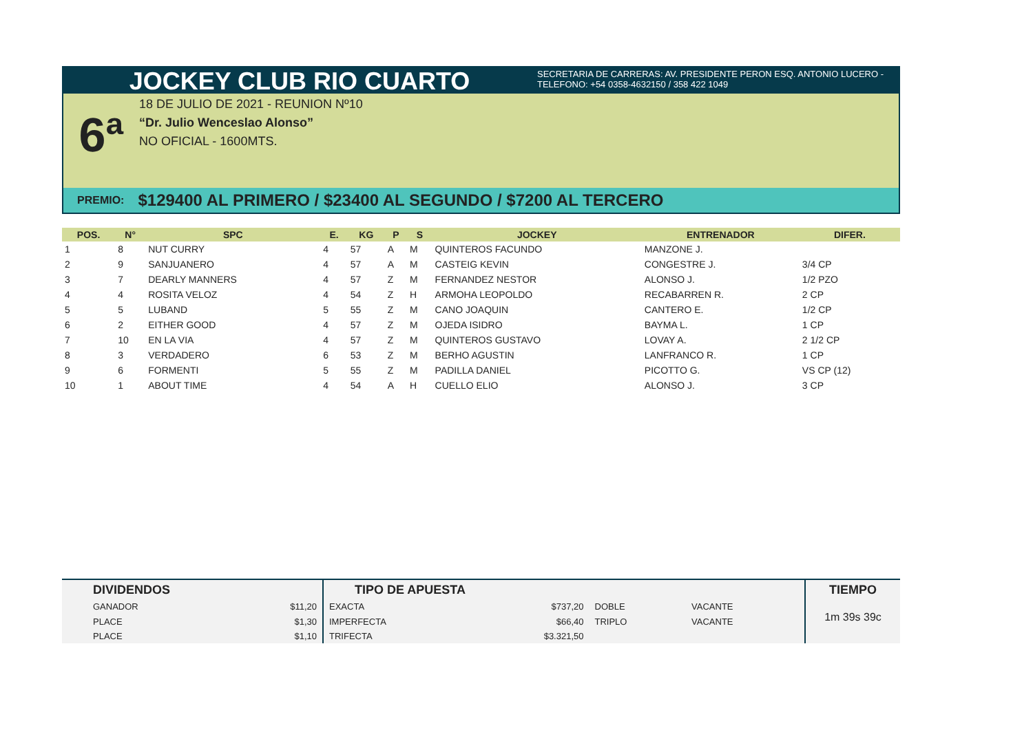JOCKEY CLUB RIO CUARTO
SECRETARIA DE CARRERAS: AV. PRESIDENTE PERON ESQ. ANTONIO LUCERO -
TELEFONO: +54 0358-4632150 / 358 422 1049
6ª
18 DE JULIO DE 2021 - REUNION Nº10
“Dr. Julio Wenceslao Alonso”
NO OFICIAL - 1600MTS.
PREMIO: $129400 AL PRIMERO / $23400 AL SEGUNDO / $7200 AL TERCERO
| POS. | N° | SPC | E. | KG | P | S | JOCKEY | ENTRENADOR | DIFER. |
| --- | --- | --- | --- | --- | --- | --- | --- | --- | --- |
| 1 | 8 | NUT CURRY | 4 | 57 | A | M | QUINTEROS FACUNDO | MANZONE J. | |
| 2 | 9 | SANJUANERO | 4 | 57 | A | M | CASTEIG KEVIN | CONGESTRE J. | 3/4 CP |
| 3 | 7 | DEARLY MANNERS | 4 | 57 | Z | M | FERNANDEZ NESTOR | ALONSO J. | 1/2 PZO |
| 4 | 4 | ROSITA VELOZ | 4 | 54 | Z | H | ARMOHA LEOPOLDO | RECABARREN R. | 2 CP |
| 5 | 5 | LUBAND | 5 | 55 | Z | M | CANO JOAQUIN | CANTERO E. | 1/2 CP |
| 6 | 2 | EITHER GOOD | 4 | 57 | Z | M | OJEDA ISIDRO | BAYMA L. | 1 CP |
| 7 | 10 | EN LA VIA | 4 | 57 | Z | M | QUINTEROS GUSTAVO | LOVAY A. | 2 1/2 CP |
| 8 | 3 | VERDADERO | 6 | 53 | Z | M | BERHO AGUSTIN | LANFRANCO R. | 1 CP |
| 9 | 6 | FORMENTI | 5 | 55 | Z | M | PADILLA DANIEL | PICOTTO G. | VS CP (12) |
| 10 | 1 | ABOUT TIME | 4 | 54 | A | H | CUELLO ELIO | ALONSO J. | 3 CP |
| DIVIDENDOS | |
| GANADOR | $11,20 |
| PLACE | $1,30 |
| PLACE | $1,10 |
| TIPO DE APUESTA | | | |
| EXACTA | $737,20 | DOBLE | VACANTE |
| IMPERFECTA | $66,40 | TRIPLO | VACANTE |
| TRIFECTA | $3.321,50 | | |
TIEMPO
1m 39s 39c